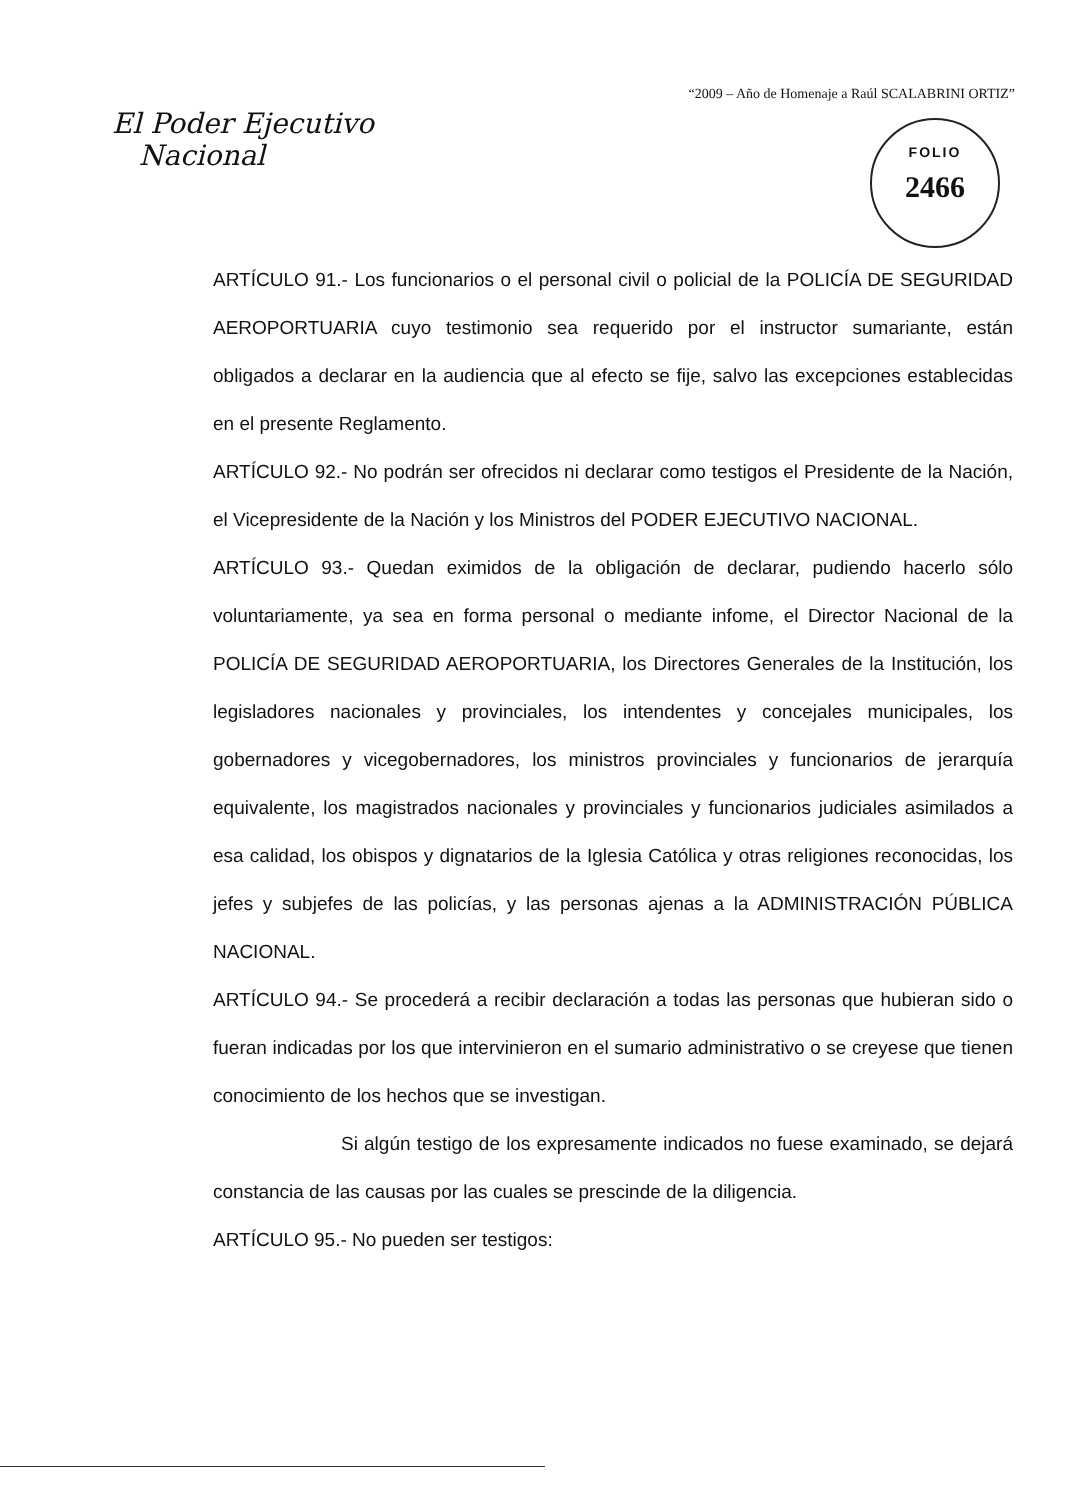“2009 – Año de Homenaje a Raúl SCALABRINI ORTIZ”
El Poder Ejecutivo
Nacional
FOLIO
2466
ARTÍCULO 91.- Los funcionarios o el personal civil o policial de la POLICÍA DE SEGURIDAD AEROPORTUARIA cuyo testimonio sea requerido por el instructor sumariante, están obligados a declarar en la audiencia que al efecto se fije, salvo las excepciones establecidas en el presente Reglamento.
ARTÍCULO 92.- No podrán ser ofrecidos ni declarar como testigos el Presidente de la Nación, el Vicepresidente de la Nación y los Ministros del PODER EJECUTIVO NACIONAL.
ARTÍCULO 93.- Quedan eximidos de la obligación de declarar, pudiendo hacerlo sólo voluntariamente, ya sea en forma personal o mediante infome, el Director Nacional de la POLICÍA DE SEGURIDAD AEROPORTUARIA, los Directores Generales de la Institución, los legisladores nacionales y provinciales, los intendentes y concejales municipales, los gobernadores y vicegobernadores, los ministros provinciales y funcionarios de jerarquía equivalente, los magistrados nacionales y provinciales y funcionarios judiciales asimilados a esa calidad, los obispos y dignatarios de la Iglesia Católica y otras religiones reconocidas, los jefes y subjefes de las policías, y las personas ajenas a la ADMINISTRACIÓN PÚBLICA NACIONAL.
ARTÍCULO 94.- Se procederá a recibir declaración a todas las personas que hubieran sido o fueran indicadas por los que intervinieron en el sumario administrativo o se creyese que tienen conocimiento de los hechos que se investigan.
Si algún testigo de los expresamente indicados no fuese examinado, se dejará constancia de las causas por las cuales se prescinde de la diligencia.
ARTÍCULO 95.- No pueden ser testigos: